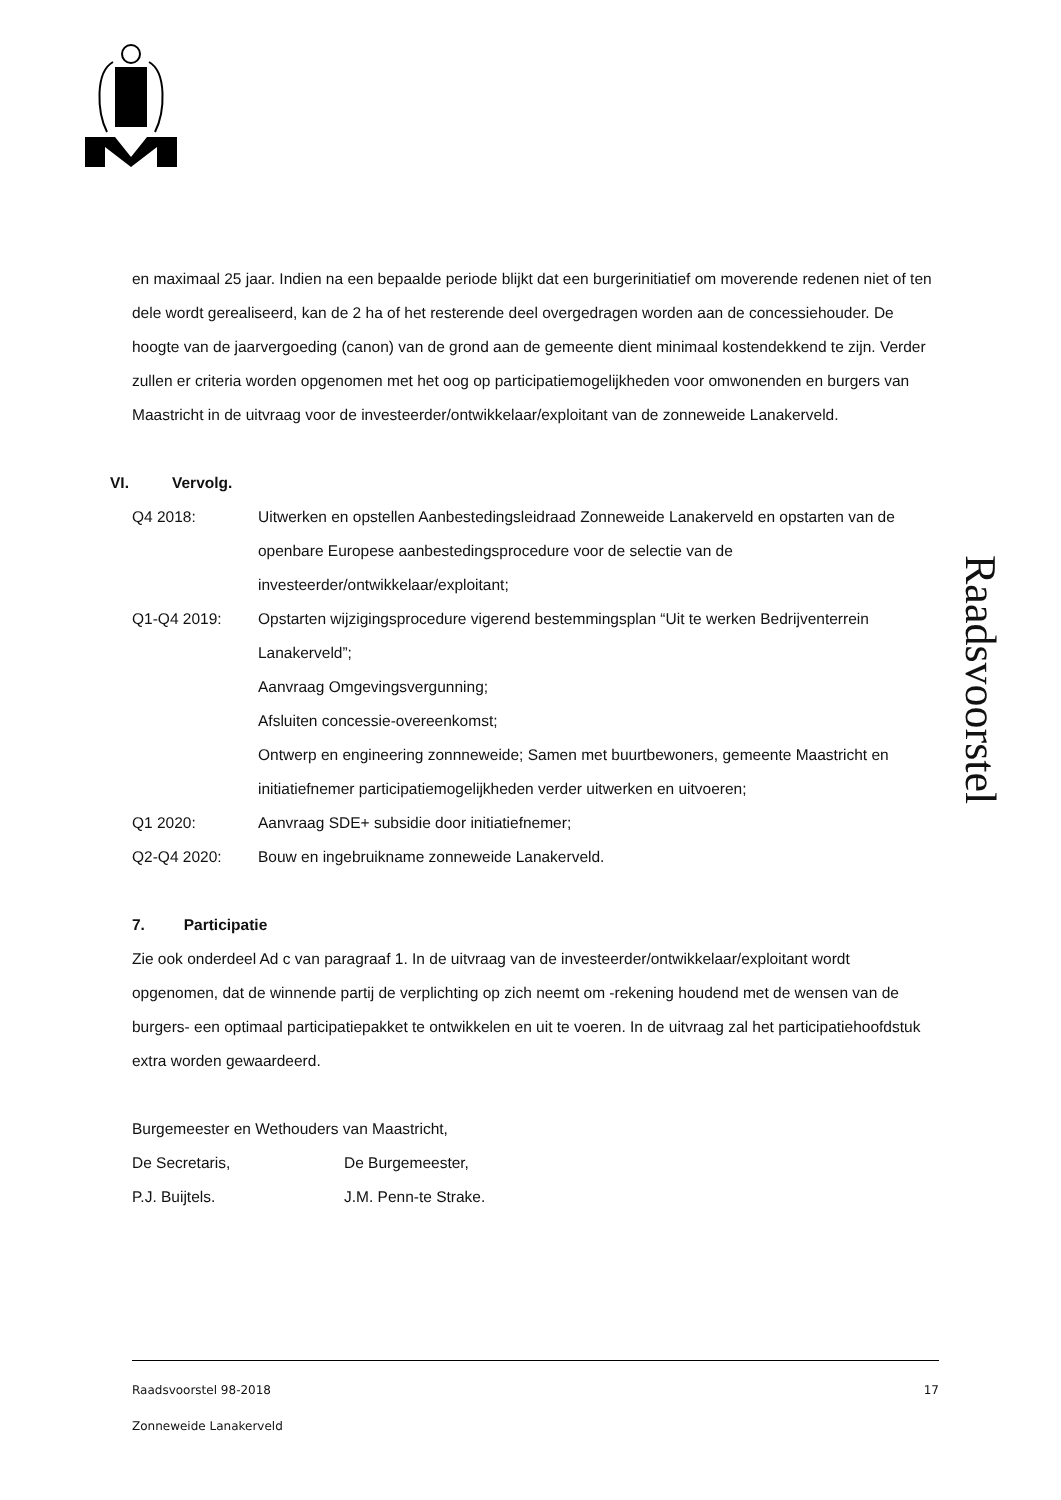en maximaal 25 jaar. Indien na een bepaalde periode blijkt dat een burgerinitiatief om moverende redenen niet of ten dele wordt gerealiseerd, kan de 2 ha of het resterende deel overgedragen worden aan de concessiehouder. De hoogte van de jaarvergoeding (canon) van de grond aan de gemeente dient minimaal kostendekkend te zijn. Verder zullen er criteria worden opgenomen met het oog op participatiemogelijkheden voor omwonenden en burgers van Maastricht in de uitvraag voor de investeerder/ontwikkelaar/exploitant van de zonneweide Lanakerveld.
VI. Vervolg.
Q4 2018: Uitwerken en opstellen Aanbestedingsleidraad Zonneweide Lanakerveld en opstarten van de openbare Europese aanbestedingsprocedure voor de selectie van de investeerder/ontwikkelaar/exploitant;
Q1-Q4 2019: Opstarten wijzigingsprocedure vigerend bestemmingsplan “Uit te werken Bedrijventerrein Lanakerveld”;
Aanvraag Omgevingsvergunning;
Afsluiten concessie-overeenkomst;
Ontwerp en engineering zonnneweide; Samen met buurtbewoners, gemeente Maastricht en initiatiefnemer participatiemogelijkheden verder uitwerken en uitvoeren;
Q1 2020: Aanvraag SDE+ subsidie door initiatiefnemer;
Q2-Q4 2020: Bouw en ingebruikname zonneweide Lanakerveld.
7. Participatie
Zie ook onderdeel Ad c van paragraaf 1. In de uitvraag van de investeerder/ontwikkelaar/exploitant wordt opgenomen, dat de winnende partij de verplichting op zich neemt om -rekening houdend met de wensen van de burgers- een optimaal participatiepakket te ontwikkelen en uit te voeren. In de uitvraag zal het participatiehoofdstuk extra worden gewaardeerd.
Burgemeester en Wethouders van Maastricht,
De Secretaris, De Burgemeester,
P.J. Buijtels. J.M. Penn-te Strake.
Raadsvoorstel
Raadsvoorstel 98-2018 17
Zonneweide Lanakerveld